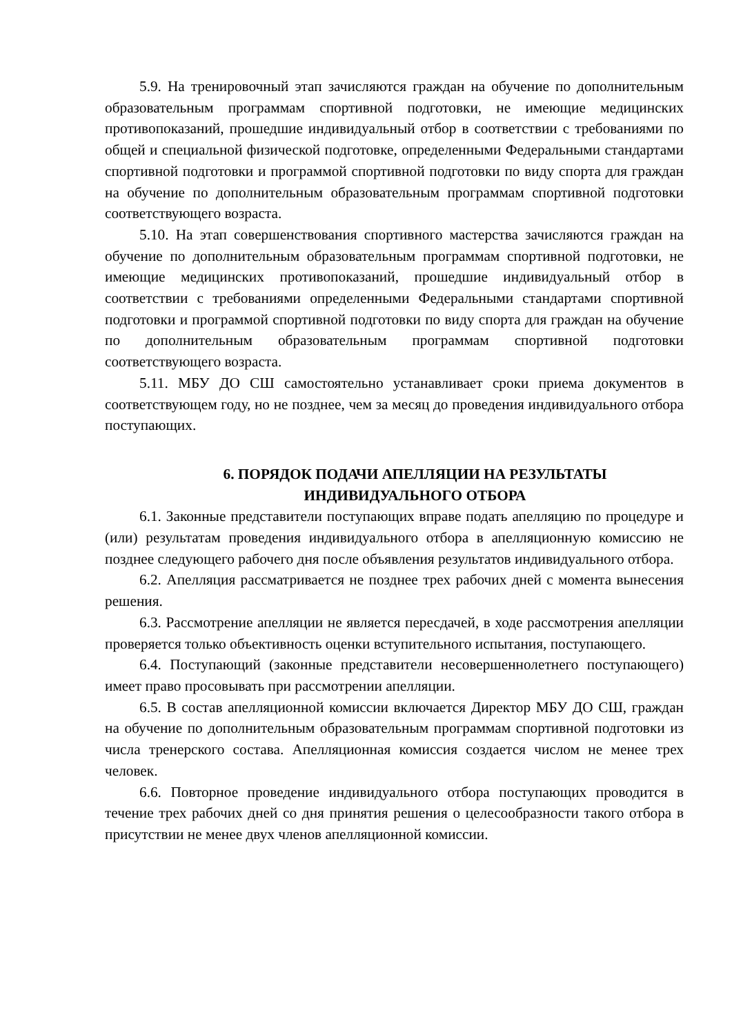5.9. На тренировочный этап зачисляются граждан на обучение по дополнительным образовательным программам спортивной подготовки, не имеющие медицинских противопоказаний, прошедшие индивидуальный отбор в соответствии с требованиями по общей и специальной физической подготовке, определенными Федеральными стандартами спортивной подготовки и программой спортивной подготовки по виду спорта для граждан на обучение по дополнительным образовательным программам спортивной подготовки соответствующего возраста.
5.10. На этап совершенствования спортивного мастерства зачисляются граждан на обучение по дополнительным образовательным программам спортивной подготовки, не имеющие медицинских противопоказаний, прошедшие индивидуальный отбор в соответствии с требованиями определенными Федеральными стандартами спортивной подготовки и программой спортивной подготовки по виду спорта для граждан на обучение по дополнительным образовательным программам спортивной подготовки соответствующего возраста.
5.11. МБУ ДО СШ самостоятельно устанавливает сроки приема документов в соответствующем году, но не позднее, чем за месяц до проведения индивидуального отбора поступающих.
6. ПОРЯДОК ПОДАЧИ АПЕЛЛЯЦИИ НА РЕЗУЛЬТАТЫ
ИНДИВИДУАЛЬНОГО ОТБОРА
6.1. Законные представители поступающих вправе подать апелляцию по процедуре и (или) результатам проведения индивидуального отбора в апелляционную комиссию не позднее следующего рабочего дня после объявления результатов индивидуального отбора.
6.2. Апелляция рассматривается не позднее трех рабочих дней с момента вынесения решения.
6.3. Рассмотрение апелляции не является пересдачей, в ходе рассмотрения апелляции проверяется только объективность оценки вступительного испытания, поступающего.
6.4. Поступающий (законные представители несовершеннолетнего поступающего) имеет право просовывать при рассмотрении апелляции.
6.5. В состав апелляционной комиссии включается Директор МБУ ДО СШ, граждан на обучение по дополнительным образовательным программам спортивной подготовки из числа тренерского состава. Апелляционная комиссия создается числом не менее трех человек.
6.6. Повторное проведение индивидуального отбора поступающих проводится в течение трех рабочих дней со дня принятия решения о целесообразности такого отбора в присутствии не менее двух членов апелляционной комиссии.